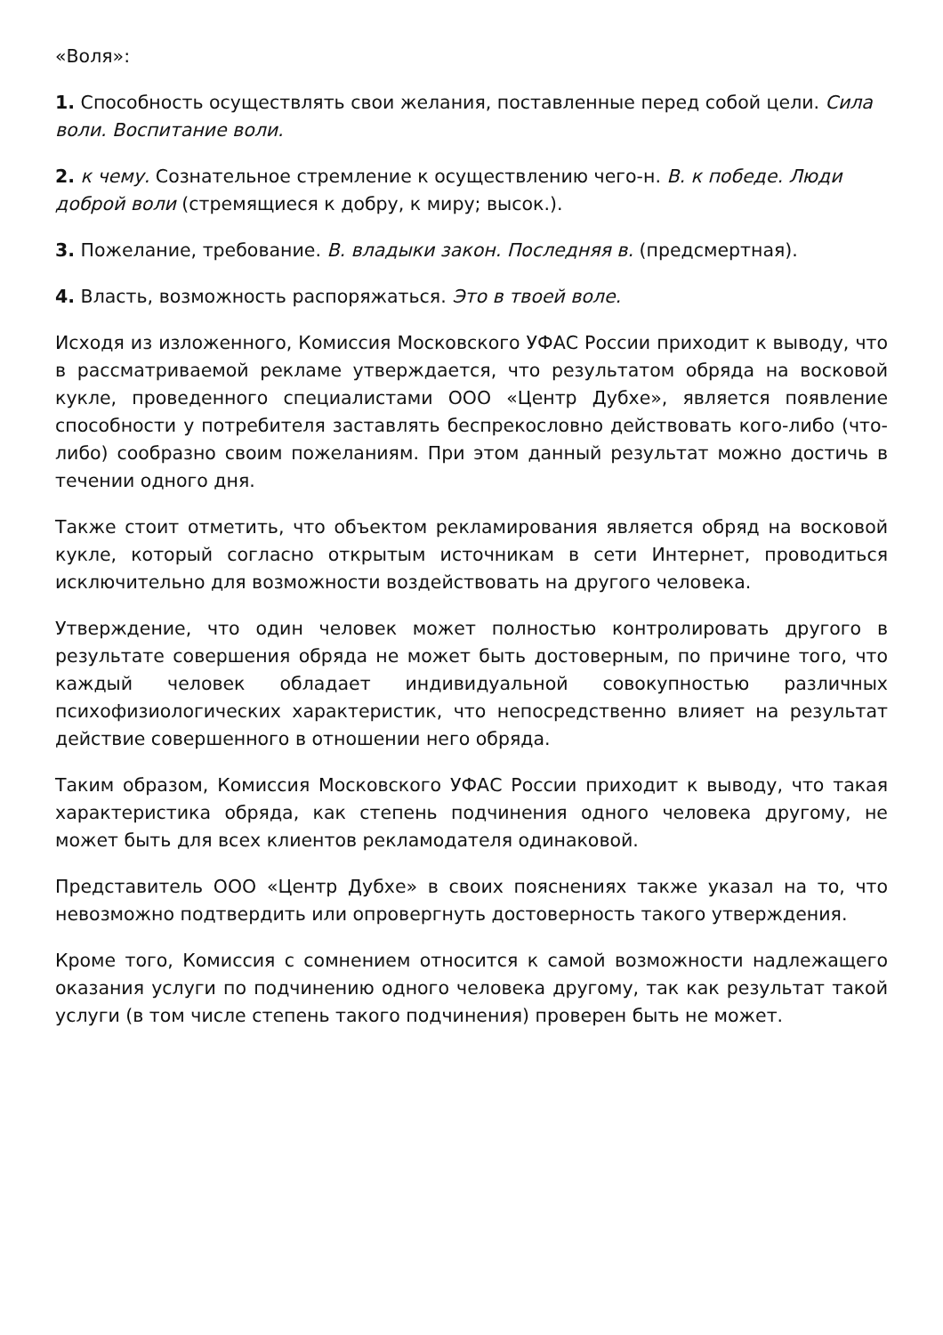«Воля»:
1. Способность осуществлять свои желания, поставленные перед собой цели. Сила воли. Воспитание воли.
2. к чему. Сознательное стремление к осуществлению чего-н. В. к победе. Люди доброй воли (стремящиеся к добру, к миру; высок.).
3. Пожелание, требование. В. владыки закон. Последняя в. (предсмертная).
4. Власть, возможность распоряжаться. Это в твоей воле.
Исходя из изложенного, Комиссия Московского УФАС России приходит к выводу, что в рассматриваемой рекламе утверждается, что результатом обряда на восковой кукле, проведенного специалистами ООО «Центр Дубхе», является появление способности у потребителя заставлять беспрекословно действовать кого-либо (что-либо) сообразно своим пожеланиям. При этом данный результат можно достичь в течении одного дня.
Также стоит отметить, что объектом рекламирования является обряд на восковой кукле, который согласно открытым источникам в сети Интернет, проводиться исключительно для возможности воздействовать на другого человека.
Утверждение, что один человек может полностью контролировать другого в результате совершения обряда не может быть достоверным, по причине того, что каждый человек обладает индивидуальной совокупностью различных психофизиологических характеристик, что непосредственно влияет на результат действие совершенного в отношении него обряда.
Таким образом, Комиссия Московского УФАС России приходит к выводу, что такая характеристика обряда, как степень подчинения одного человека другому, не может быть для всех клиентов рекламодателя одинаковой.
Представитель ООО «Центр Дубхе» в своих пояснениях также указал на то, что невозможно подтвердить или опровергнуть достоверность такого утверждения.
Кроме того, Комиссия с сомнением относится к самой возможности надлежащего оказания услуги по подчинению одного человека другому, так как результат такой услуги (в том числе степень такого подчинения) проверен быть не может.